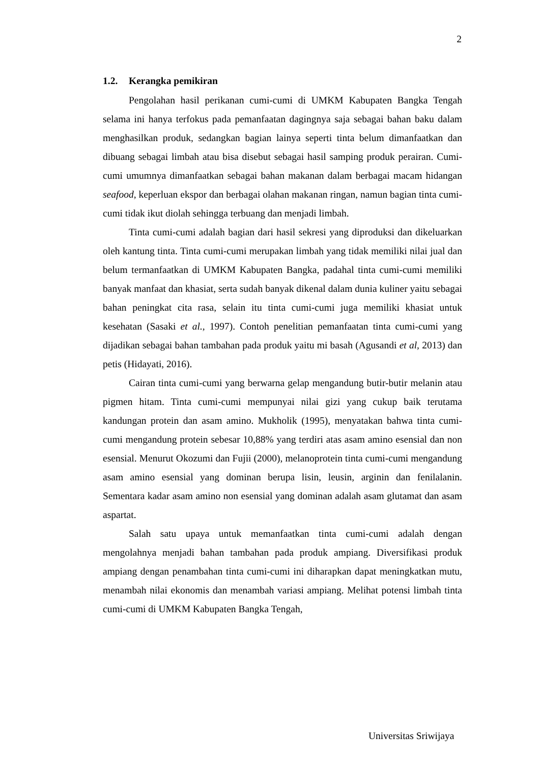2
1.2. Kerangka pemikiran
Pengolahan hasil perikanan cumi-cumi di UMKM Kabupaten Bangka Tengah selama ini hanya terfokus pada pemanfaatan dagingnya saja sebagai bahan baku dalam menghasilkan produk, sedangkan bagian lainya seperti tinta belum dimanfaatkan dan dibuang sebagai limbah atau bisa disebut sebagai hasil samping produk perairan. Cumi-cumi umumnya dimanfaatkan sebagai bahan makanan dalam berbagai macam hidangan seafood, keperluan ekspor dan berbagai olahan makanan ringan, namun bagian tinta cumi-cumi tidak ikut diolah sehingga terbuang dan menjadi limbah.
Tinta cumi-cumi adalah bagian dari hasil sekresi yang diproduksi dan dikeluarkan oleh kantung tinta. Tinta cumi-cumi merupakan limbah yang tidak memiliki nilai jual dan belum termanfaatkan di UMKM Kabupaten Bangka, padahal tinta cumi-cumi memiliki banyak manfaat dan khasiat, serta sudah banyak dikenal dalam dunia kuliner yaitu sebagai bahan peningkat cita rasa, selain itu tinta cumi-cumi juga memiliki khasiat untuk kesehatan (Sasaki et al., 1997). Contoh penelitian pemanfaatan tinta cumi-cumi yang dijadikan sebagai bahan tambahan pada produk yaitu mi basah (Agusandi et al, 2013) dan petis (Hidayati, 2016).
Cairan tinta cumi-cumi yang berwarna gelap mengandung butir-butir melanin atau pigmen hitam. Tinta cumi-cumi mempunyai nilai gizi yang cukup baik terutama kandungan protein dan asam amino. Mukholik (1995), menyatakan bahwa tinta cumi-cumi mengandung protein sebesar 10,88% yang terdiri atas asam amino esensial dan non esensial. Menurut Okozumi dan Fujii (2000), melanoprotein tinta cumi-cumi mengandung asam amino esensial yang dominan berupa lisin, leusin, arginin dan fenilalanin. Sementara kadar asam amino non esensial yang dominan adalah asam glutamat dan asam aspartat.
Salah satu upaya untuk memanfaatkan tinta cumi-cumi adalah dengan mengolahnya menjadi bahan tambahan pada produk ampiang. Diversifikasi produk ampiang dengan penambahan tinta cumi-cumi ini diharapkan dapat meningkatkan mutu, menambah nilai ekonomis dan menambah variasi ampiang. Melihat potensi limbah tinta cumi-cumi di UMKM Kabupaten Bangka Tengah,
Universitas Sriwijaya